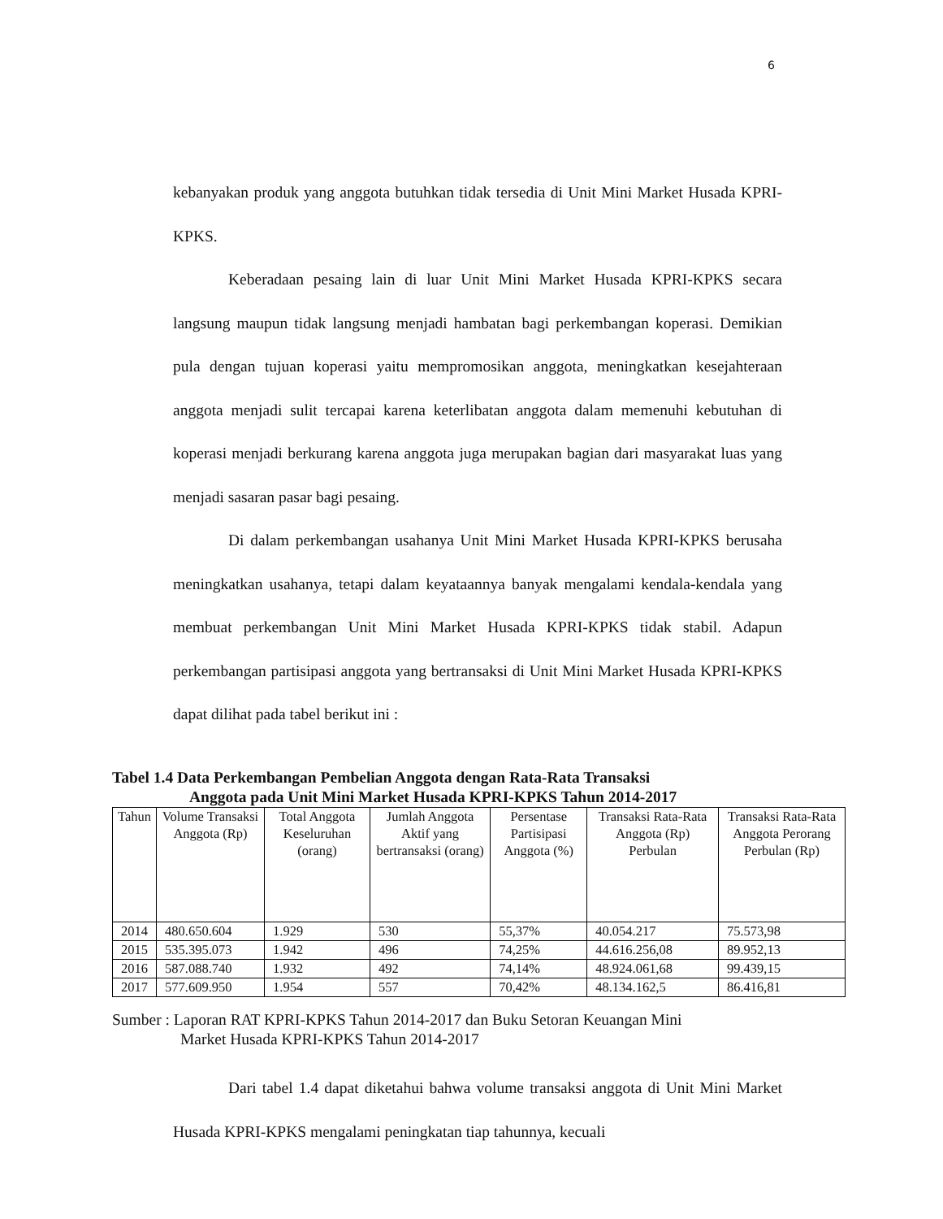6
kebanyakan produk yang anggota butuhkan tidak tersedia di Unit Mini Market Husada KPRI-KPKS.
Keberadaan pesaing lain di luar Unit Mini Market Husada KPRI-KPKS secara langsung maupun tidak langsung menjadi hambatan bagi perkembangan koperasi. Demikian pula dengan tujuan koperasi yaitu mempromosikan anggota, meningkatkan kesejahteraan anggota menjadi sulit tercapai karena keterlibatan anggota dalam memenuhi kebutuhan di koperasi menjadi berkurang karena anggota juga merupakan bagian dari masyarakat luas yang menjadi sasaran pasar bagi pesaing.
Di dalam perkembangan usahanya Unit Mini Market Husada KPRI-KPKS berusaha meningkatkan usahanya, tetapi dalam keyataannya banyak mengalami kendala-kendala yang membuat perkembangan Unit Mini Market Husada KPRI-KPKS tidak stabil. Adapun perkembangan partisipasi anggota yang bertransaksi di Unit Mini Market Husada KPRI-KPKS dapat dilihat pada tabel berikut ini :
Tabel 1.4 Data Perkembangan Pembelian Anggota dengan Rata-Rata Transaksi
Anggota pada Unit Mini Market Husada KPRI-KPKS Tahun 2014-2017
| Tahun | Volume Transaksi Anggota (Rp) | Total Anggota Keseluruhan (orang) | Jumlah Anggota Aktif yang bertransaksi (orang) | Persentase Partisipasi Anggota (%) | Transaksi Rata-Rata Anggota (Rp) Perbulan | Transaksi Rata-Rata Anggota Perorang Perbulan (Rp) |
| --- | --- | --- | --- | --- | --- | --- |
| 2014 | 480.650.604 | 1.929 | 530 | 55,37% | 40.054.217 | 75.573,98 |
| 2015 | 535.395.073 | 1.942 | 496 | 74,25% | 44.616.256,08 | 89.952,13 |
| 2016 | 587.088.740 | 1.932 | 492 | 74,14% | 48.924.061,68 | 99.439,15 |
| 2017 | 577.609.950 | 1.954 | 557 | 70,42% | 48.134.162,5 | 86.416,81 |
Sumber : Laporan RAT KPRI-KPKS Tahun 2014-2017 dan Buku Setoran Keuangan Mini
Market Husada KPRI-KPKS Tahun 2014-2017
Dari tabel 1.4 dapat diketahui bahwa volume transaksi anggota di Unit Mini Market Husada KPRI-KPKS mengalami peningkatan tiap tahunnya, kecuali